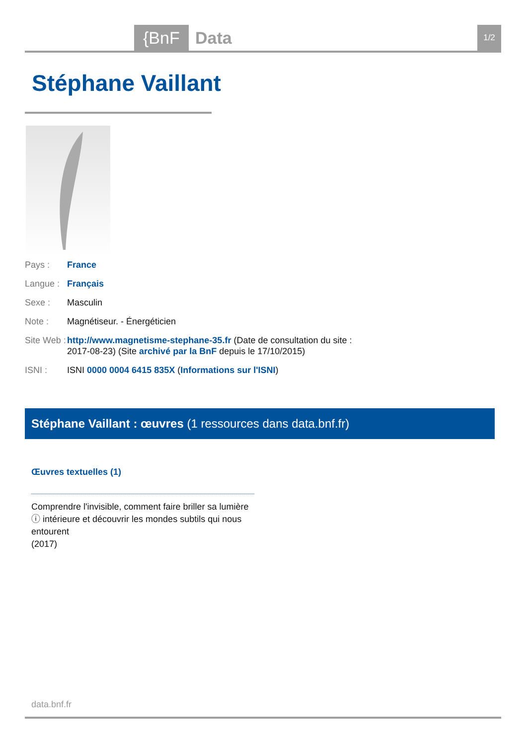{BnF Data 1/2
Stéphane Vaillant
Pays : France
Langue : Français
Sexe : Masculin
Note : Magnétiseur. - Énergéticien
Site Web : http://www.magnetisme-stephane-35.fr (Date de consultation du site : 2017-08-23) (Site archivé par la BnF depuis le 17/10/2015)
ISNI : ISNI 0000 0004 6415 835X (Informations sur l'ISNI)
Stéphane Vaillant : œuvres (1 ressources dans data.bnf.fr)
Œuvres textuelles (1)
Comprendre l'invisible, comment faire briller sa lumière ⓘ intérieure et découvrir les mondes subtils qui nous entourent
(2017)
data.bnf.fr